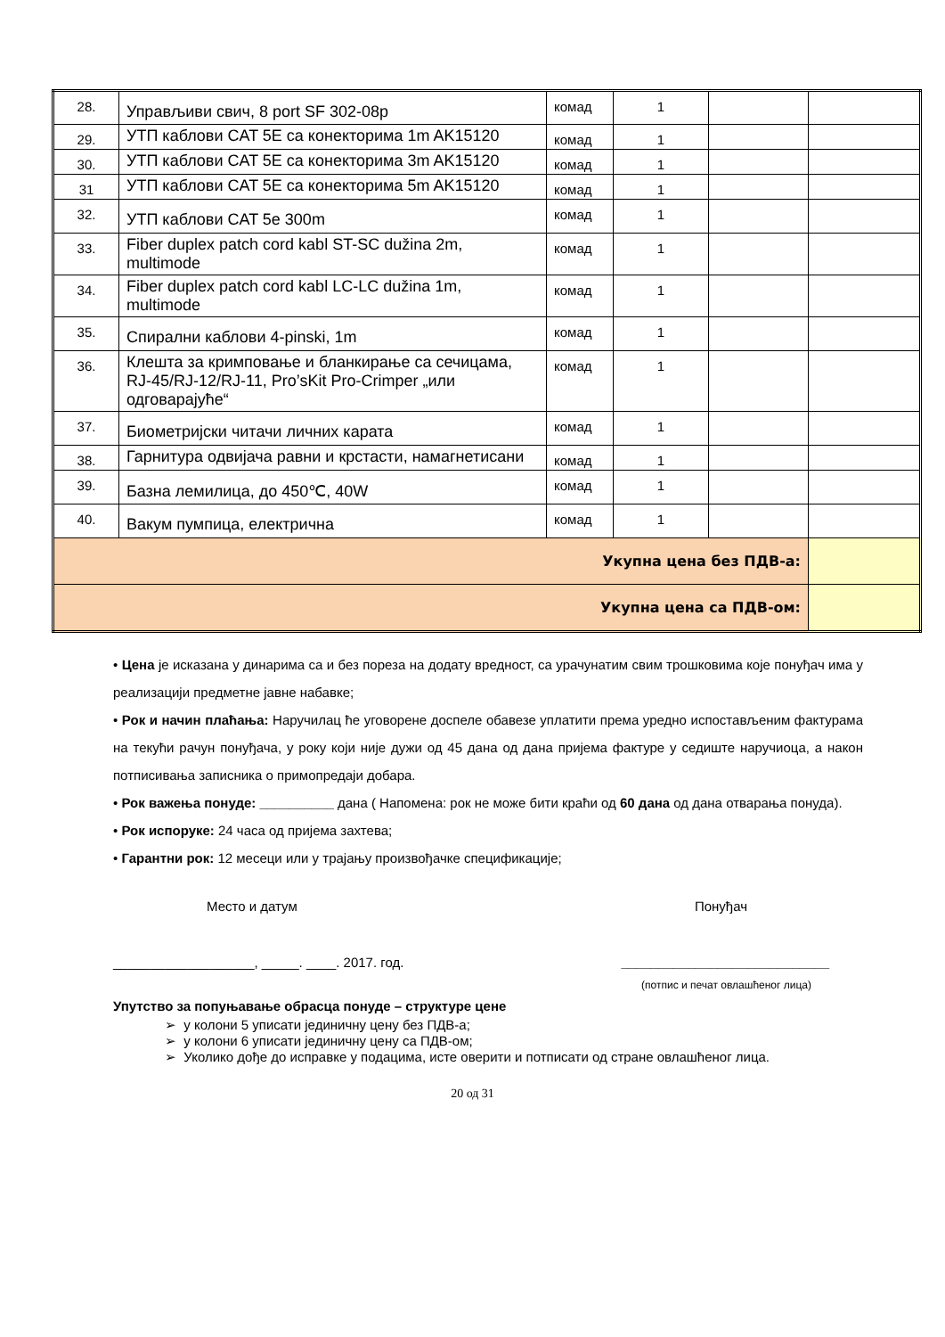| 28. | Управљиви свич, 8 port SF 302-08p | комад | 1 | | |
| 29. | УТП каблови CAT 5E са конекторима 1m AK15120 | комад | 1 | | |
| 30. | УТП каблови CAT 5E са конекторима 3m AK15120 | комад | 1 | | |
| 31 | УТП каблови CAT 5E са конекторима 5m AK15120 | комад | 1 | | |
| 32. | УТП каблови CAT 5e 300m | комад | 1 | | |
| 33. | Fiber duplex patch cord kabl ST-SC dužina 2m, multimode | комад | 1 | | |
| 34. | Fiber duplex patch cord kabl LC-LC dužina 1m, multimode | комад | 1 | | |
| 35. | Спирални каблови 4-pinski, 1m | комад | 1 | | |
| 36. | Клешта за кримповање и бланкирање са сечицама, RJ-45/RJ-12/RJ-11, Pro’sKit Pro-Crimper „или одговарајуће“ | комад | 1 | | |
| 37. | Биометријски читачи личних карата | комад | 1 | | |
| 38. | Гарнитура одвијача равни и крстасти, намагнетисани | комад | 1 | | |
| 39. | Базна лемилица, до 450℃, 40W | комад | 1 | | |
| 40. | Вакум пумпица, електрична | комад | 1 | | |
| Укупна цена без ПДВ-а: | | | | | |
| Укупна цена са ПДВ-ом: | | | | | |
• Цена је исказана у динарима са и без пореза на додату вредност, са урачунатим свим трошковима које понуђач има у реализацији предметне јавне набавке;
• Рок и начин плаћања: Наручилац ће уговорене доспеле обавезе уплатити према уредно испостављеним фактурама на текући рачун понуђача, у року који није дужи од 45 дана од дана пријема фактуре у седиште наручиоца, а након потписивања записника о примопредаји добара.
• Рок важења понуде: __________ дана ( Напомена: рок не може бити краћи од 60 дана од дана отварања понуда).
• Рок испоруке: 24 часа од пријема захтева;
• Гарантни рок: 12 месеци или у трајању произвођачке спецификације;
Место и датум Понуђач
___________________, _____. ____. 2017. год. ____________________________
(потпис и печат овлашћеног лица)
Упутство за попуњавање обрасца понуде – структуре цене
➢ у колони 5 уписати јединичну цену без ПДВ-а;
➢ у колони 6 уписати јединичну цену са ПДВ-ом;
➢ Уколико дође до исправке у подацима, исте оверити и потписати од стране овлашћеног лица.
20 од 31